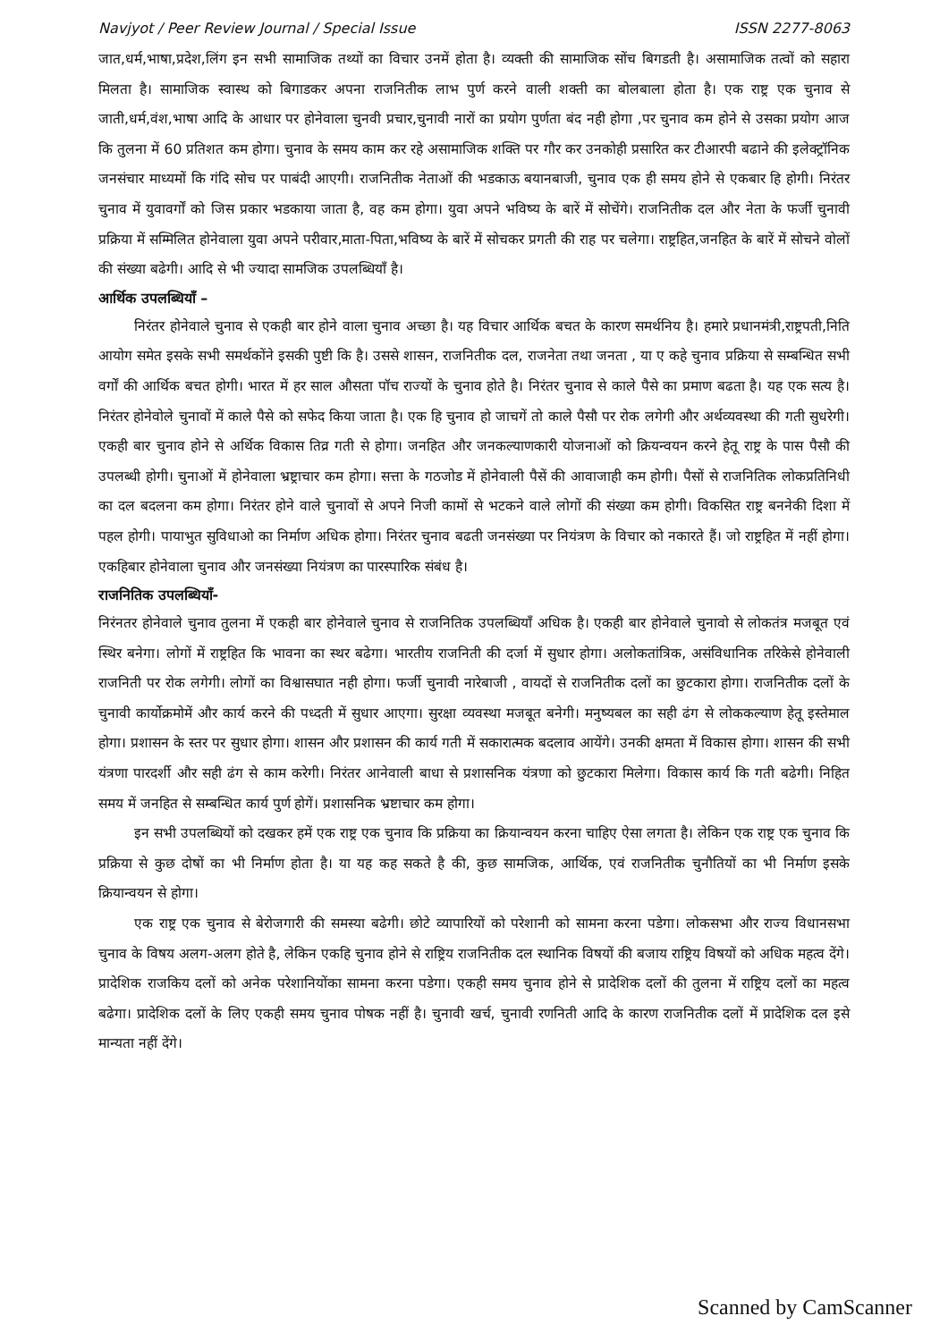Navjyot / Peer Review Journal / Special Issue ISSN 2277-8063
जात,धर्म,भाषा,प्रदेश,लिंग इन सभी सामाजिक तथ्यों का विचार उनमें होता है। व्यक्ती की सामाजिक सोंच बिगडती है। असामाजिक तत्वों को सहारा मिलता है। सामाजिक स्वास्थ को बिगाडकर अपना राजनितीक लाभ पुर्ण करने वाली शक्ती का बोलबाला होता है। एक राष्ट्र एक चुनाव से जाती,धर्म,वंश,भाषा आदि के आधार पर होनेवाला चुनवी प्रचार,चुनावी नारों का प्रयोग पुर्णता बंद नही होगा ,पर चुनाव कम होने से उसका प्रयोग आज कि तुलना में 60 प्रतिशत कम होगा। चुनाव के समय काम कर रहे असामाजिक शक्ति पर गौर कर उनकोही प्रसारित कर टीआरपी बढाने की इलेक्ट्रॉनिक जनसंचार माध्यमों कि गंदि सोच पर पाबंदी आएगी। राजनितीक नेताओं की भडकाऊ बयानबाजी, चुनाव एक ही समय होने से एकबार हि होगी। निरंतर चुनाव में युवावर्गों को जिस प्रकार भडकाया जाता है, वह कम होगा। युवा अपने भविष्य के बारें में सोचेंगे। राजनितीक दल और नेता के फर्जी चुनावी प्रक्रिया में सम्मिलित होनेवाला युवा अपने परीवार,माता-पिता,भविष्य के बारें में सोचकर प्रगती की राह पर चलेगा। राष्ट्रहित,जनहित के बारें में सोचने वोलों की संख्या बढेगी। आदि से भी ज्यादा सामजिक उपलब्धियॉं है।
आर्थिक उपलब्धियॉं –
निरंतर होनेवाले चुनाव से एकही बार होने वाला चुनाव अच्छा है। यह विचार आर्थिक बचत के कारण समर्थनिय है। हमारे प्रधानमंत्री,राष्ट्रपती,निति आयोग समेत इसके सभी समर्थकोंने इसकी पुष्टी कि है। उससे शासन, राजनितीक दल, राजनेता तथा जनता , या ए कहे चुनाव प्रक्रिया से सम्बन्धित सभी वर्गों की आर्थिक बचत होगी। भारत में हर साल औसता पॉच राज्यों के चुनाव होते है। निरंतर चुनाव से काले पैसे का प्रमाण बढता है। यह एक सत्य है। निरंतर होनेवोले चुनावों में काले पैसे को सफेद किया जाता है। एक हि चुनाव हो जाचगें तो काले पैसौ पर रोक लगेगी और अर्थव्यवस्था की गती सुधरेगी। एकही बार चुनाव होने से अर्थिक विकास तिव्र गती से होगा। जनहित और जनकल्याणकारी योजनाओं को क्रियन्वयन करने हेतू राष्ट्र के पास पैसौ की उपलब्धी होगी। चुनाओं में होनेवाला भ्रष्ट्राचार कम होगा। सत्ता के गठजोड में होनेवाली पैसें की आवाजाही कम होगी। पैसों से राजनितिक लोकप्रतिनिधी का दल बदलना कम होगा। निरंतर होने वाले चुनावों से अपने निजी कामों से भटकने वाले लोगों की संख्या कम होगी। विकसित राष्ट्र बननेकी दिशा में पहल होगी। पायाभुत सुविधाओ का निर्माण अधिक होगा। निरंतर चुनाव बढती जनसंख्या पर नियंत्रण के विचार को नकारते हैं। जो राष्ट्रहित में नहीं होगा। एकहिबार होनेवाला चुनाव और जनसंख्या नियंत्रण का पारस्पारिक संबंध है।
राजनितिक उपलब्धियॉं-
निरंनतर होनेवाले चुनाव तुलना में एकही बार होनेवाले चुनाव से राजनितिक उपलब्धियॉं अधिक है। एकही बार होनेवाले चुनावो से लोकतंत्र मजबूत एवं स्थिर बनेगा। लोगों में राष्ट्रहित कि भावना का स्थर बढेगा। भारतीय राजनिती की दर्जा में सुधार होगा। अलोकतांत्रिक, असंविधानिक तरिकेसे होनेवाली राजनिती पर रोक लगेगी। लोगों का विश्वासघात नही होगा। फर्जी चुनावी नारेबाजी , वायदों से राजनितीक दलों का छुटकारा होगा। राजनितीक दलों के चुनावी कार्योक्रमोमें और कार्य करने की पध्दती में सुधार आएगा। सुरक्षा व्यवस्था मजबूत बनेगी। मनुष्यबल का सही ढंग से लोककल्याण हेतू इस्तेमाल होगा। प्रशासन के स्तर पर सुधार होगा। शासन और प्रशासन की कार्य गती में सकारात्मक बदलाव आयेंगे। उनकी क्षमता में विकास होगा। शासन की सभी यंत्रणा पारदर्शी और सही ढंग से काम करेगी। निरंतर आनेवाली बाधा से प्रशासनिक यंत्रणा को छुटकारा मिलेगा। विकास कार्य कि गती बढेगी। निहित समय में जनहित से सम्बन्धित कार्य पुर्ण होगें। प्रशासनिक भ्रष्टाचार कम होगा।
इन सभी उपलब्धियों को दखकर हमें एक राष्ट्र एक चुनाव कि प्रक्रिया का क्रियान्वयन करना चाहिए ऐसा लगता है। लेकिन एक राष्ट्र एक चुनाव कि प्रक्रिया से कुछ दोषों का भी निर्माण होता है। या यह कह सकते है की, कुछ सामजिक, आर्थिक, एवं राजनितीक चुनौतियों का भी निर्माण इसके क्रियान्वयन से होगा।
एक राष्ट्र एक चुनाव से बेरोजगारी की समस्या बढेगी। छोटे व्यापारियों को परेशानी को सामना करना पडेगा। लोकसभा और राज्य विधानसभा चुनाव के विषय अलग-अलग होते है, लेकिन एकहि चुनाव होने से राष्ट्रिय राजनितीक दल स्थानिक विषयों की बजाय राष्ट्रिय विषयों को अधिक महत्व देंगे। प्रादेशिक राजकिय दलों को अनेक परेशानियोंका सामना करना पडेगा। एकही समय चुनाव होने से प्रादेशिक दलों की तुलना में राष्ट्रिय दलों का महत्व बढेगा। प्रादेशिक दलों के लिए एकही समय चुनाव पोषक नहीं है। चुनावी खर्च, चुनावी रणनिती आदि के कारण राजनितीक दलों में प्रादेशिक दल इसे मान्यता नहीं देंगे।
Scanned by CamScanner